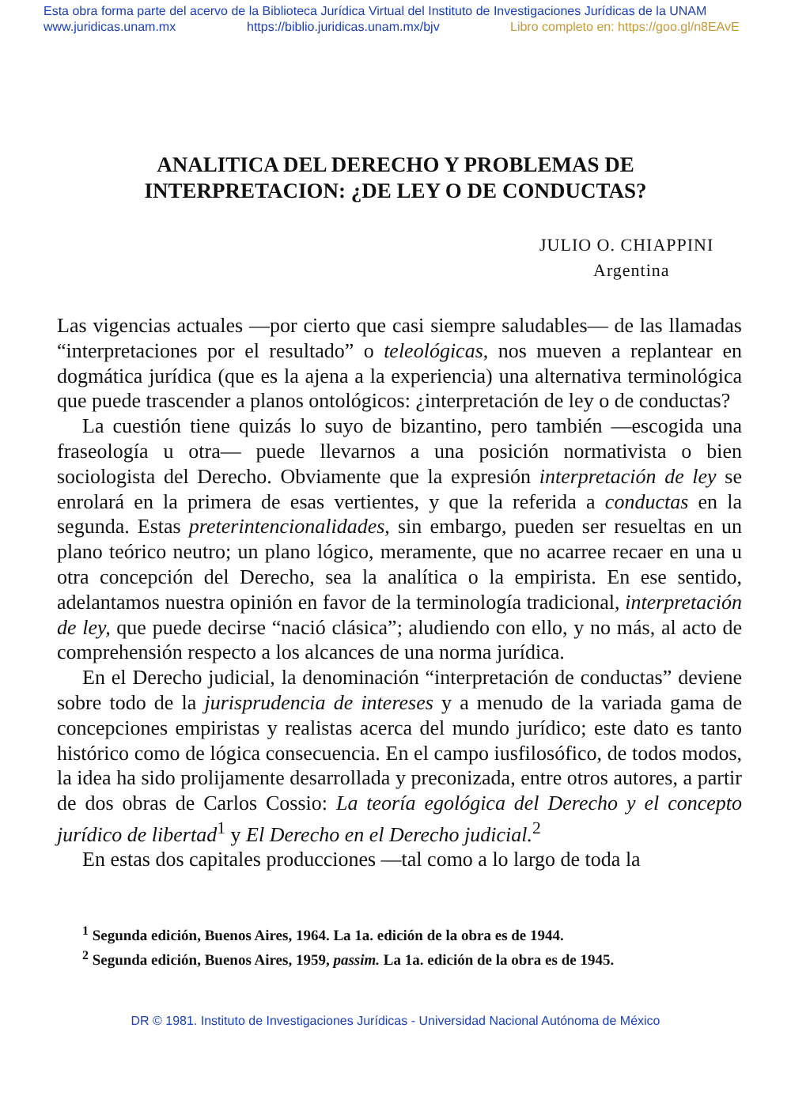Esta obra forma parte del acervo de la Biblioteca Jurídica Virtual del Instituto de Investigaciones Jurídicas de la UNAM
www.juridicas.unam.mx https://biblio.juridicas.unam.mx/bjv Libro completo en: https://goo.gl/n8EAvE
ANALITICA DEL DERECHO Y PROBLEMAS DE
INTERPRETACION: ¿DE LEY O DE CONDUCTAS?
JULIO O. CHIAPPINI
Argentina
Las vigencias actuales —por cierto que casi siempre saludables— de las llamadas “interpretaciones por el resultado” o teleológicas, nos mueven a replantear en dogmática jurídica (que es la ajena a la experiencia) una alternativa terminológica que puede trascender a planos ontológicos: ¿interpretación de ley o de conductas?
La cuestión tiene quizás lo suyo de bizantino, pero también —escogida una fraseología u otra— puede llevarnos a una posición normativista o bien sociologista del Derecho. Obviamente que la expresión interpretación de ley se enrolará en la primera de esas vertientes, y que la referida a conductas en la segunda. Estas preterintencionalidades, sin embargo, pueden ser resueltas en un plano teórico neutro; un plano lógico, meramente, que no acarree recaer en una u otra concepción del Derecho, sea la analítica o la empirista. En ese sentido, adelantamos nuestra opinión en favor de la terminología tradicional, interpretación de ley, que puede decirse “nació clásica”; aludiendo con ello, y no más, al acto de comprehensión respecto a los alcances de una norma jurídica.
En el Derecho judicial, la denominación “interpretación de conductas” deviene sobre todo de la jurisprudencia de intereses y a menudo de la variada gama de concepciones empiristas y realistas acerca del mundo jurídico; este dato es tanto histórico como de lógica consecuencia. En el campo iusfilosófico, de todos modos, la idea ha sido prolijamente desarrollada y preconizada, entre otros autores, a partir de dos obras de Carlos Cossio: La teoría egológica del Derecho y el concepto jurídico de libertad<sup>1</sup> y El Derecho en el Derecho judicial.<sup>2</sup>
En estas dos capitales producciones —tal como a lo largo de toda la
<sup>1</sup> Segunda edición, Buenos Aires, 1964. La 1a. edición de la obra es de 1944.
<sup>2</sup> Segunda edición, Buenos Aires, 1959, passim. La 1a. edición de la obra es de 1945.
DR © 1981. Instituto de Investigaciones Jurídicas - Universidad Nacional Autónoma de México